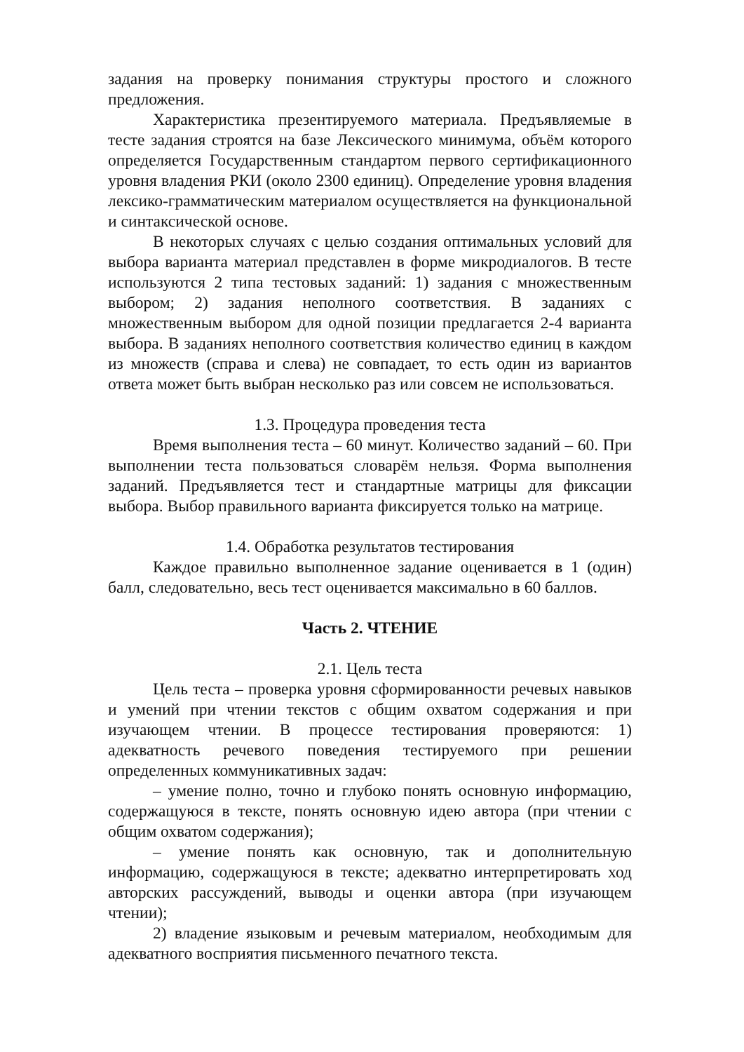задания на проверку понимания структуры простого и сложного предложения.
Характеристика презентируемого материала. Предъявляемые в тесте задания строятся на базе Лексического минимума, объём которого определяется Государственным стандартом первого сертификационного уровня владения РКИ (около 2300 единиц). Определение уровня владения лексико-грамматическим материалом осуществляется на функциональной и синтаксической основе.
В некоторых случаях с целью создания оптимальных условий для выбора варианта материал представлен в форме микродиалогов. В тесте используются 2 типа тестовых заданий: 1) задания с множественным выбором; 2) задания неполного соответствия. В заданиях с множественным выбором для одной позиции предлагается 2-4 варианта выбора. В заданиях неполного соответствия количество единиц в каждом из множеств (справа и слева) не совпадает, то есть один из вариантов ответа может быть выбран несколько раз или совсем не использоваться.
1.3. Процедура проведения теста
Время выполнения теста – 60 минут. Количество заданий – 60. При выполнении теста пользоваться словарём нельзя. Форма выполнения заданий. Предъявляется тест и стандартные матрицы для фиксации выбора. Выбор правильного варианта фиксируется только на матрице.
1.4. Обработка результатов тестирования
Каждое правильно выполненное задание оценивается в 1 (один) балл, следовательно, весь тест оценивается максимально в 60 баллов.
Часть 2. ЧТЕНИЕ
2.1. Цель теста
Цель теста – проверка уровня сформированности речевых навыков и умений при чтении текстов с общим охватом содержания и при изучающем чтении. В процессе тестирования проверяются: 1) адекватность речевого поведения тестируемого при решении определенных коммуникативных задач:
– умение полно, точно и глубоко понять основную информацию, содержащуюся в тексте, понять основную идею автора (при чтении с общим охватом содержания);
– умение понять как основную, так и дополнительную информацию, содержащуюся в тексте; адекватно интерпретировать ход авторских рассуждений, выводы и оценки автора (при изучающем чтении);
2) владение языковым и речевым материалом, необходимым для адекватного восприятия письменного печатного текста.